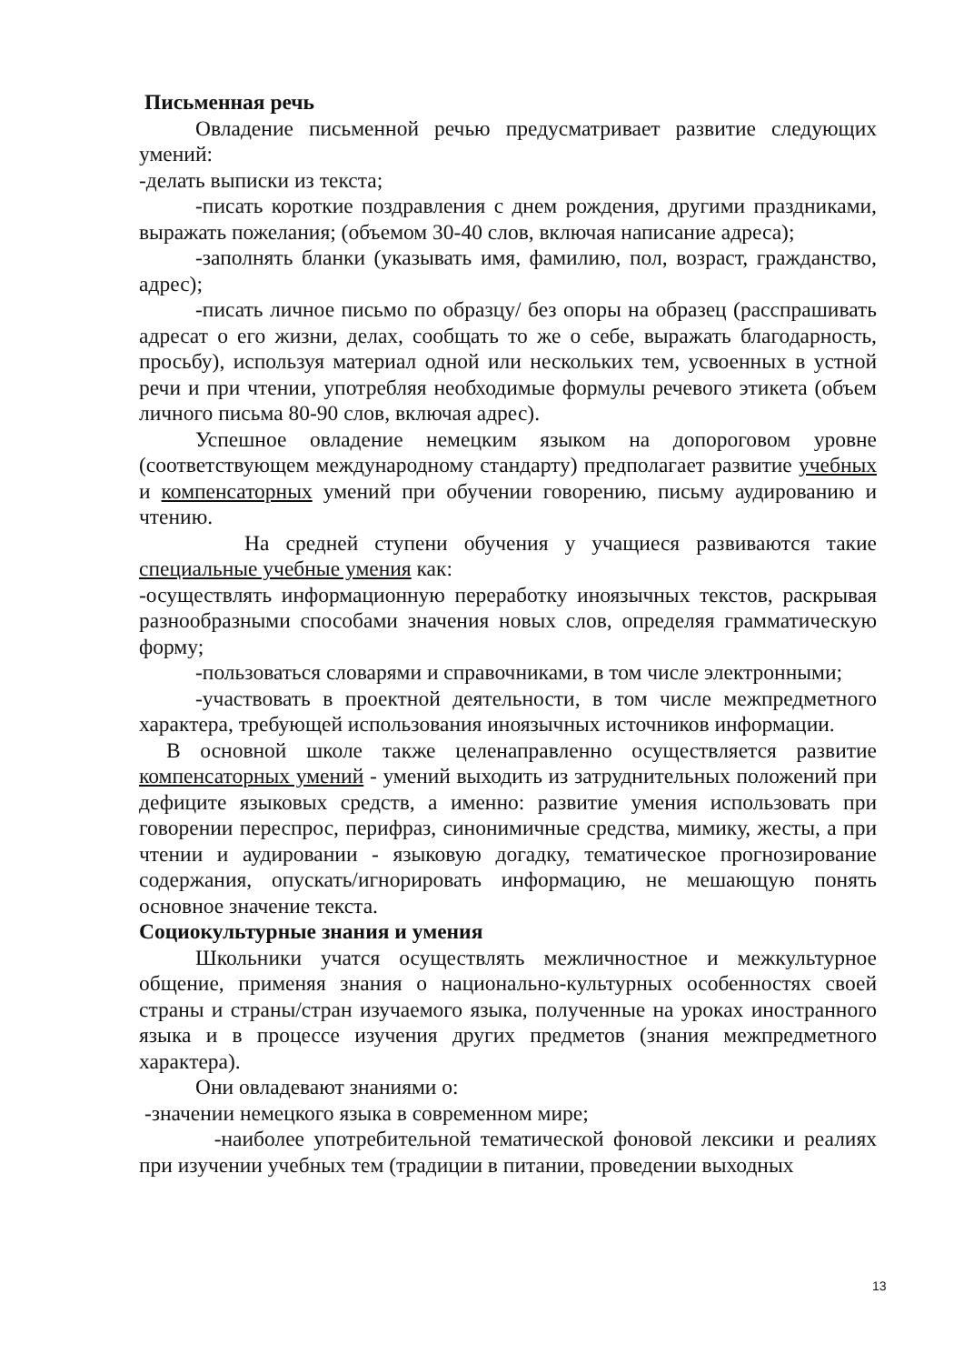Письменная речь
Овладение письменной речью предусматривает развитие следующих умений:
-делать выписки из текста;
-писать короткие поздравления с днем рождения, другими праздниками, выражать пожелания; (объемом 30-40 слов, включая написание адреса);
-заполнять бланки (указывать имя, фамилию, пол, возраст, гражданство, адрес);
-писать личное письмо по образцу/ без опоры на образец (расспрашивать адресат о его жизни, делах, сообщать то же о себе, выражать благодарность, просьбу), используя материал одной или нескольких тем, усвоенных в устной речи и при чтении, употребляя необходимые формулы речевого этикета (объем личного письма 80-90 слов, включая адрес).
Успешное овладение немецким языком на допороговом уровне (соответствующем международному стандарту) предполагает развитие учебных и компенсаторных умений при обучении говорению, письму аудированию и чтению.
На средней ступени обучения у учащиеся развиваются такие специальные учебные умения как:
-осуществлять информационную переработку иноязычных текстов, раскрывая разнообразными способами значения новых слов, определяя грамматическую форму;
-пользоваться словарями и справочниками, в том числе электронными;
-участвовать в проектной деятельности, в том числе межпредметного характера, требующей использования иноязычных источников информации.
В основной школе также целенаправленно осуществляется развитие компенсаторных умений - умений выходить из затруднительных положений при дефиците языковых средств, а именно: развитие умения использовать при говорении переспрос, перифраз, синонимичные средства, мимику, жесты, а при чтении и аудировании - языковую догадку, тематическое прогнозирование содержания, опускать/игнорировать информацию, не мешающую понять основное значение текста.
Социокультурные знания и умения
Школьники учатся осуществлять межличностное и межкультурное общение, применяя знания о национально-культурных особенностях своей страны и страны/стран изучаемого языка, полученные на уроках иностранного языка и в процессе изучения других предметов (знания межпредметного характера).
Они овладевают знаниями о:
-значении немецкого языка в современном мире;
-наиболее употребительной тематической фоновой лексики и реалиях при изучении учебных тем (традиции в питании, проведении выходных
13